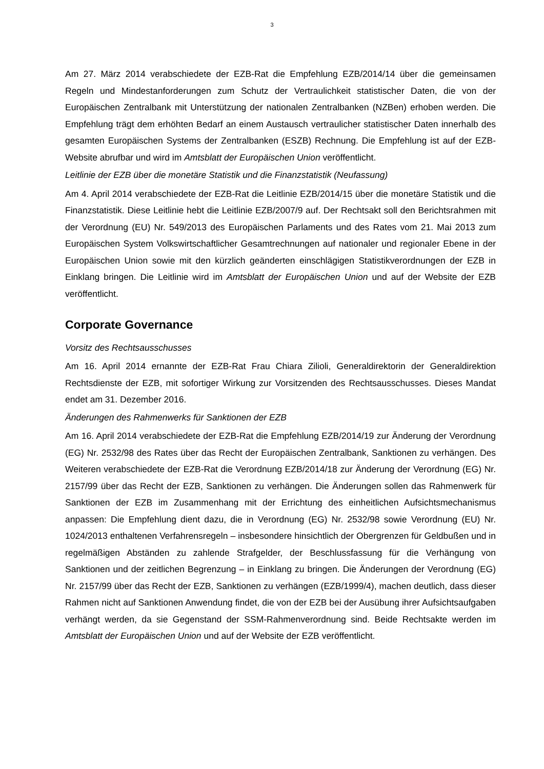3
Am 27. März 2014 verabschiedete der EZB-Rat die Empfehlung EZB/2014/14 über die gemeinsamen Regeln und Mindestanforderungen zum Schutz der Vertraulichkeit statistischer Daten, die von der Europäischen Zentralbank mit Unterstützung der nationalen Zentralbanken (NZBen) erhoben werden. Die Empfehlung trägt dem erhöhten Bedarf an einem Austausch vertraulicher statistischer Daten innerhalb des gesamten Europäischen Systems der Zentralbanken (ESZB) Rechnung. Die Empfehlung ist auf der EZB-Website abrufbar und wird im Amtsblatt der Europäischen Union veröffentlicht.
Leitlinie der EZB über die monetäre Statistik und die Finanzstatistik (Neufassung)
Am 4. April 2014 verabschiedete der EZB-Rat die Leitlinie EZB/2014/15 über die monetäre Statistik und die Finanzstatistik. Diese Leitlinie hebt die Leitlinie EZB/2007/9 auf. Der Rechtsakt soll den Berichtsrahmen mit der Verordnung (EU) Nr. 549/2013 des Europäischen Parlaments und des Rates vom 21. Mai 2013 zum Europäischen System Volkswirtschaftlicher Gesamtrechnungen auf nationaler und regionaler Ebene in der Europäischen Union sowie mit den kürzlich geänderten einschlägigen Statistikverordnungen der EZB in Einklang bringen. Die Leitlinie wird im Amtsblatt der Europäischen Union und auf der Website der EZB veröffentlicht.
Corporate Governance
Vorsitz des Rechtsausschusses
Am 16. April 2014 ernannte der EZB-Rat Frau Chiara Zilioli, Generaldirektorin der Generaldirektion Rechtsdienste der EZB, mit sofortiger Wirkung zur Vorsitzenden des Rechtsausschusses. Dieses Mandat endet am 31. Dezember 2016.
Änderungen des Rahmenwerks für Sanktionen der EZB
Am 16. April 2014 verabschiedete der EZB-Rat die Empfehlung EZB/2014/19 zur Änderung der Verordnung (EG) Nr. 2532/98 des Rates über das Recht der Europäischen Zentralbank, Sanktionen zu verhängen. Des Weiteren verabschiedete der EZB-Rat die Verordnung EZB/2014/18 zur Änderung der Verordnung (EG) Nr. 2157/99 über das Recht der EZB, Sanktionen zu verhängen. Die Änderungen sollen das Rahmenwerk für Sanktionen der EZB im Zusammenhang mit der Errichtung des einheitlichen Aufsichtsmechanismus anpassen: Die Empfehlung dient dazu, die in Verordnung (EG) Nr. 2532/98 sowie Verordnung (EU) Nr. 1024/2013 enthaltenen Verfahrensregeln – insbesondere hinsichtlich der Obergrenzen für Geldbußen und in regelmäßigen Abständen zu zahlende Strafgelder, der Beschlussfassung für die Verhängung von Sanktionen und der zeitlichen Begrenzung – in Einklang zu bringen. Die Änderungen der Verordnung (EG) Nr. 2157/99 über das Recht der EZB, Sanktionen zu verhängen (EZB/1999/4), machen deutlich, dass dieser Rahmen nicht auf Sanktionen Anwendung findet, die von der EZB bei der Ausübung ihrer Aufsichtsaufgaben verhängt werden, da sie Gegenstand der SSM-Rahmenverordnung sind. Beide Rechtsakte werden im Amtsblatt der Europäischen Union und auf der Website der EZB veröffentlicht.